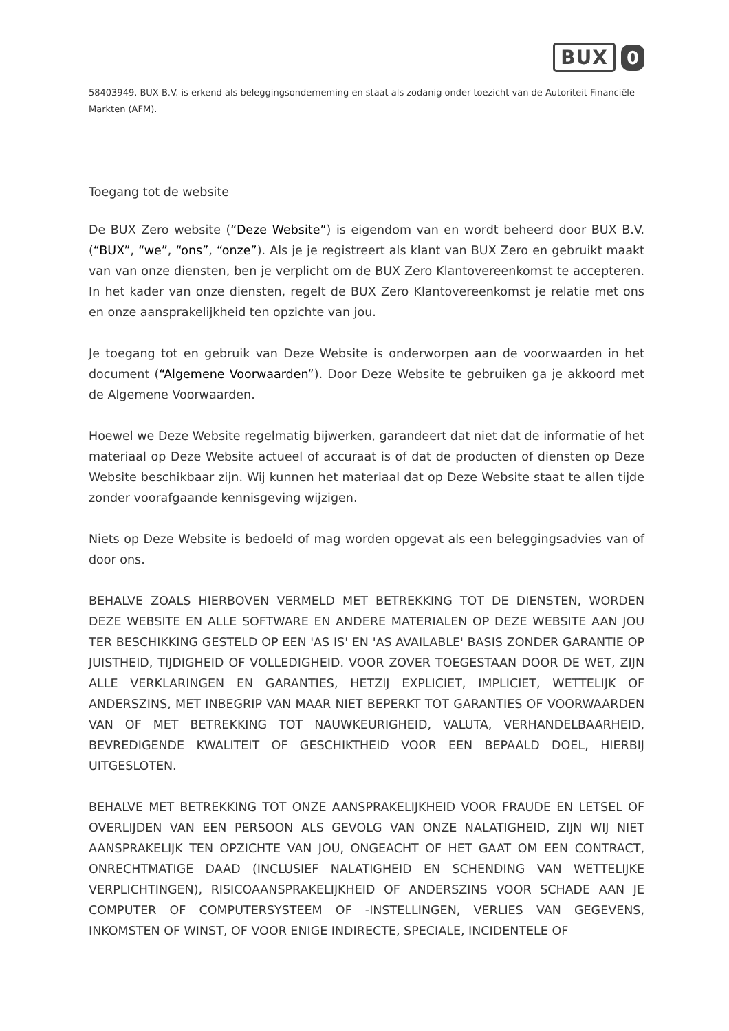BUX 0
58403949. BUX B.V. is erkend als beleggingsonderneming en staat als zodanig onder toezicht van de Autoriteit Financiële Markten (AFM).
Toegang tot de website
De BUX Zero website (“Deze Website”) is eigendom van en wordt beheerd door BUX B.V. (“BUX”, “we”, “ons”, “onze”). Als je je registreert als klant van BUX Zero en gebruikt maakt van van onze diensten, ben je verplicht om de BUX Zero Klantovereenkomst te accepteren. In het kader van onze diensten, regelt de BUX Zero Klantovereenkomst je relatie met ons en onze aansprakelijkheid ten opzichte van jou.
Je toegang tot en gebruik van Deze Website is onderworpen aan de voorwaarden in het document (“Algemene Voorwaarden”). Door Deze Website te gebruiken ga je akkoord met de Algemene Voorwaarden.
Hoewel we Deze Website regelmatig bijwerken, garandeert dat niet dat de informatie of het materiaal op Deze Website actueel of accuraat is of dat de producten of diensten op Deze Website beschikbaar zijn. Wij kunnen het materiaal dat op Deze Website staat te allen tijde zonder voorafgaande kennisgeving wijzigen.
Niets op Deze Website is bedoeld of mag worden opgevat als een beleggingsadvies van of door ons.
BEHALVE ZOALS HIERBOVEN VERMELD MET BETREKKING TOT DE DIENSTEN, WORDEN DEZE WEBSITE EN ALLE SOFTWARE EN ANDERE MATERIALEN OP DEZE WEBSITE AAN JOU TER BESCHIKKING GESTELD OP EEN 'AS IS' EN 'AS AVAILABLE' BASIS ZONDER GARANTIE OP JUISTHEID, TIJDIGHEID OF VOLLEDIGHEID. VOOR ZOVER TOEGESTAAN DOOR DE WET, ZIJN ALLE VERKLARINGEN EN GARANTIES, HETZIJ EXPLICIET, IMPLICIET, WETTELIJK OF ANDERSZINS, MET INBEGRIP VAN MAAR NIET BEPERKT TOT GARANTIES OF VOORWAARDEN VAN OF MET BETREKKING TOT NAUWKEURIGHEID, VALUTA, VERHANDELBAARHEID, BEVREDIGENDE KWALITEIT OF GESCHIKTHEID VOOR EEN BEPAALD DOEL, HIERBIJ UITGESLOTEN.
BEHALVE MET BETREKKING TOT ONZE AANSPRAKELIJKHEID VOOR FRAUDE EN LETSEL OF OVERLIJDEN VAN EEN PERSOON ALS GEVOLG VAN ONZE NALATIGHEID, ZIJN WIJ NIET AANSPRAKELIJK TEN OPZICHTE VAN JOU, ONGEACHT OF HET GAAT OM EEN CONTRACT, ONRECHTMATIGE DAAD (INCLUSIEF NALATIGHEID EN SCHENDING VAN WETTELIJKE VERPLICHTINGEN), RISICOAANSPRAKELIJKHEID OF ANDERSZINS VOOR SCHADE AAN JE COMPUTER OF COMPUTERSYSTEEM OF -INSTELLINGEN, VERLIES VAN GEGEVENS, INKOMSTEN OF WINST, OF VOOR ENIGE INDIRECTE, SPECIALE, INCIDENTELE OF